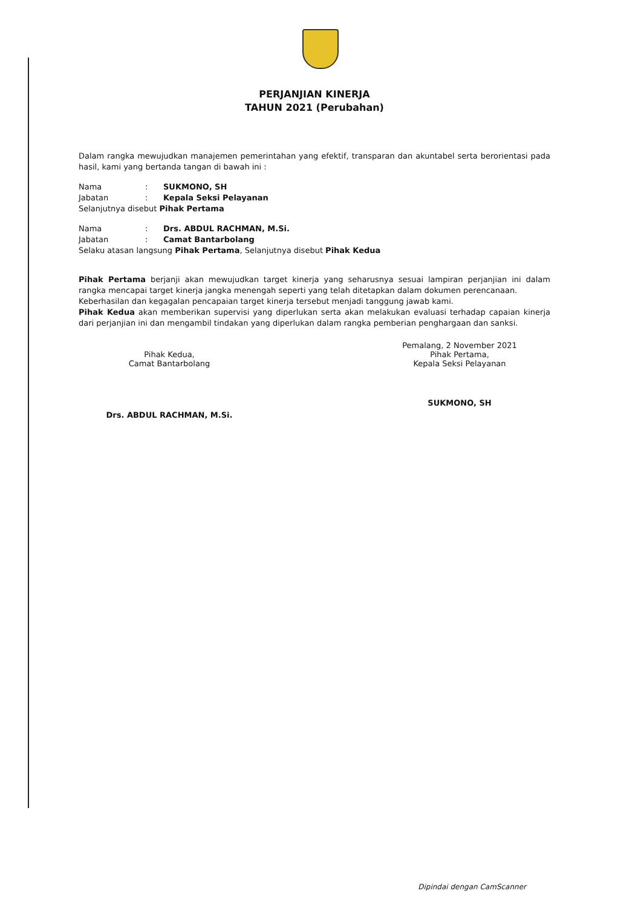PERJANJIAN KINERJA
TAHUN 2021 (Perubahan)
Dalam rangka mewujudkan manajemen pemerintahan yang efektif, transparan dan akuntabel serta berorientasi pada hasil, kami yang bertanda tangan di bawah ini :
Nama: SUKMONO, SH
Jabatan: Kepala Seksi Pelayanan
Selanjutnya disebut Pihak Pertama
Nama: Drs. ABDUL RACHMAN, M.Si.
Jabatan: Camat Bantarbolang
Selaku atasan langsung Pihak Pertama, Selanjutnya disebut Pihak Kedua
Pihak Pertama berjanji akan mewujudkan target kinerja yang seharusnya sesuai lampiran perjanjian ini dalam rangka mencapai target kinerja jangka menengah seperti yang telah ditetapkan dalam dokumen perencanaan.
Keberhasilan dan kegagalan pencapaian target kinerja tersebut menjadi tanggung jawab kami.
Pihak Kedua akan memberikan supervisi yang diperlukan serta akan melakukan evaluasi terhadap capaian kinerja dari perjanjian ini dan mengambil tindakan yang diperlukan dalam rangka pemberian penghargaan dan sanksi.
Pihak Kedua,
Camat Bantarbolang
Drs. ABDUL RACHMAN, M.Si.
Pemalang, 2 November 2021
Pihak Pertama,
Kepala Seksi Pelayanan
SUKMONO, SH
Dipindai dengan CamScanner